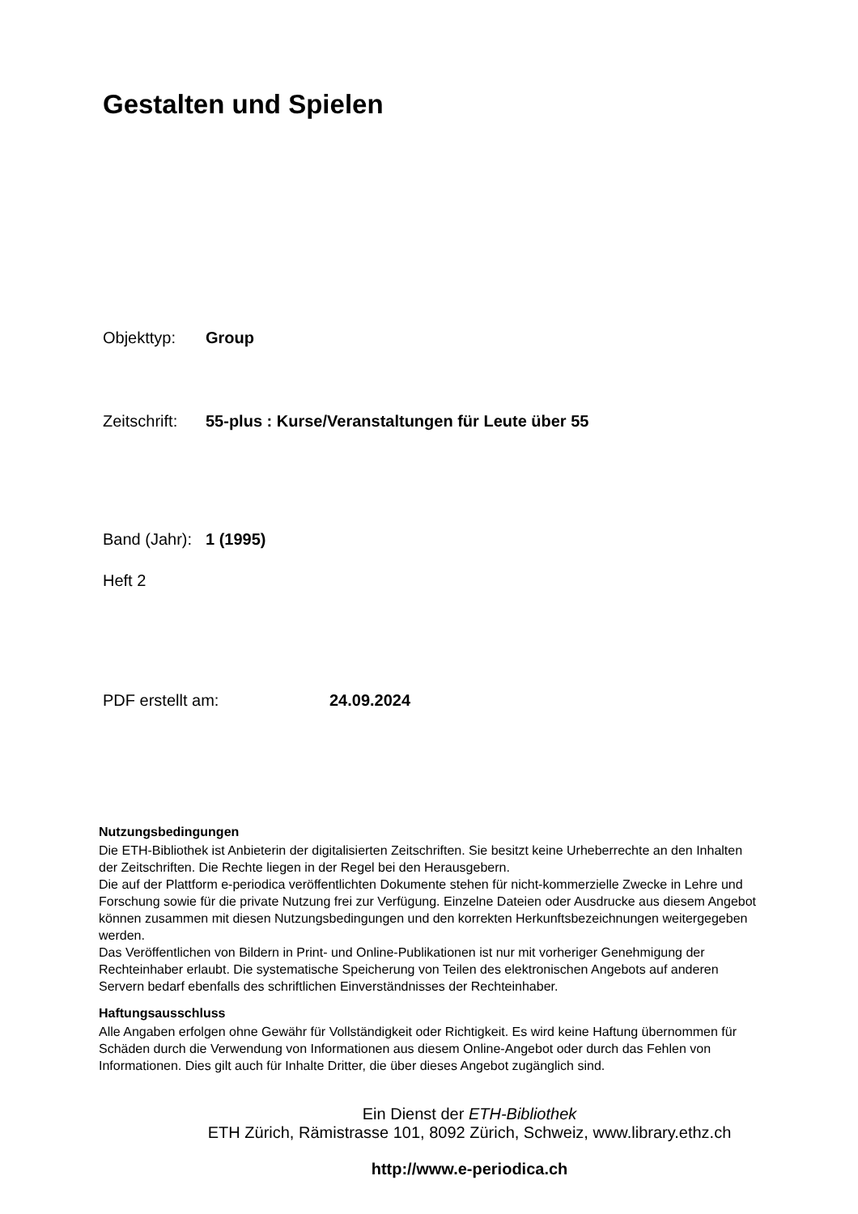Gestalten und Spielen
Objekttyp: Group
Zeitschrift: 55-plus : Kurse/Veranstaltungen für Leute über 55
Band (Jahr): 1 (1995)
Heft 2
PDF erstellt am: 24.09.2024
Nutzungsbedingungen
Die ETH-Bibliothek ist Anbieterin der digitalisierten Zeitschriften. Sie besitzt keine Urheberrechte an den Inhalten der Zeitschriften. Die Rechte liegen in der Regel bei den Herausgebern.
Die auf der Plattform e-periodica veröffentlichten Dokumente stehen für nicht-kommerzielle Zwecke in Lehre und Forschung sowie für die private Nutzung frei zur Verfügung. Einzelne Dateien oder Ausdrucke aus diesem Angebot können zusammen mit diesen Nutzungsbedingungen und den korrekten Herkunftsbezeichnungen weitergegeben werden.
Das Veröffentlichen von Bildern in Print- und Online-Publikationen ist nur mit vorheriger Genehmigung der Rechteinhaber erlaubt. Die systematische Speicherung von Teilen des elektronischen Angebots auf anderen Servern bedarf ebenfalls des schriftlichen Einverständnisses der Rechteinhaber.
Haftungsausschluss
Alle Angaben erfolgen ohne Gewähr für Vollständigkeit oder Richtigkeit. Es wird keine Haftung übernommen für Schäden durch die Verwendung von Informationen aus diesem Online-Angebot oder durch das Fehlen von Informationen. Dies gilt auch für Inhalte Dritter, die über dieses Angebot zugänglich sind.
Ein Dienst der ETH-Bibliothek
ETH Zürich, Rämistrasse 101, 8092 Zürich, Schweiz, www.library.ethz.ch
http://www.e-periodica.ch